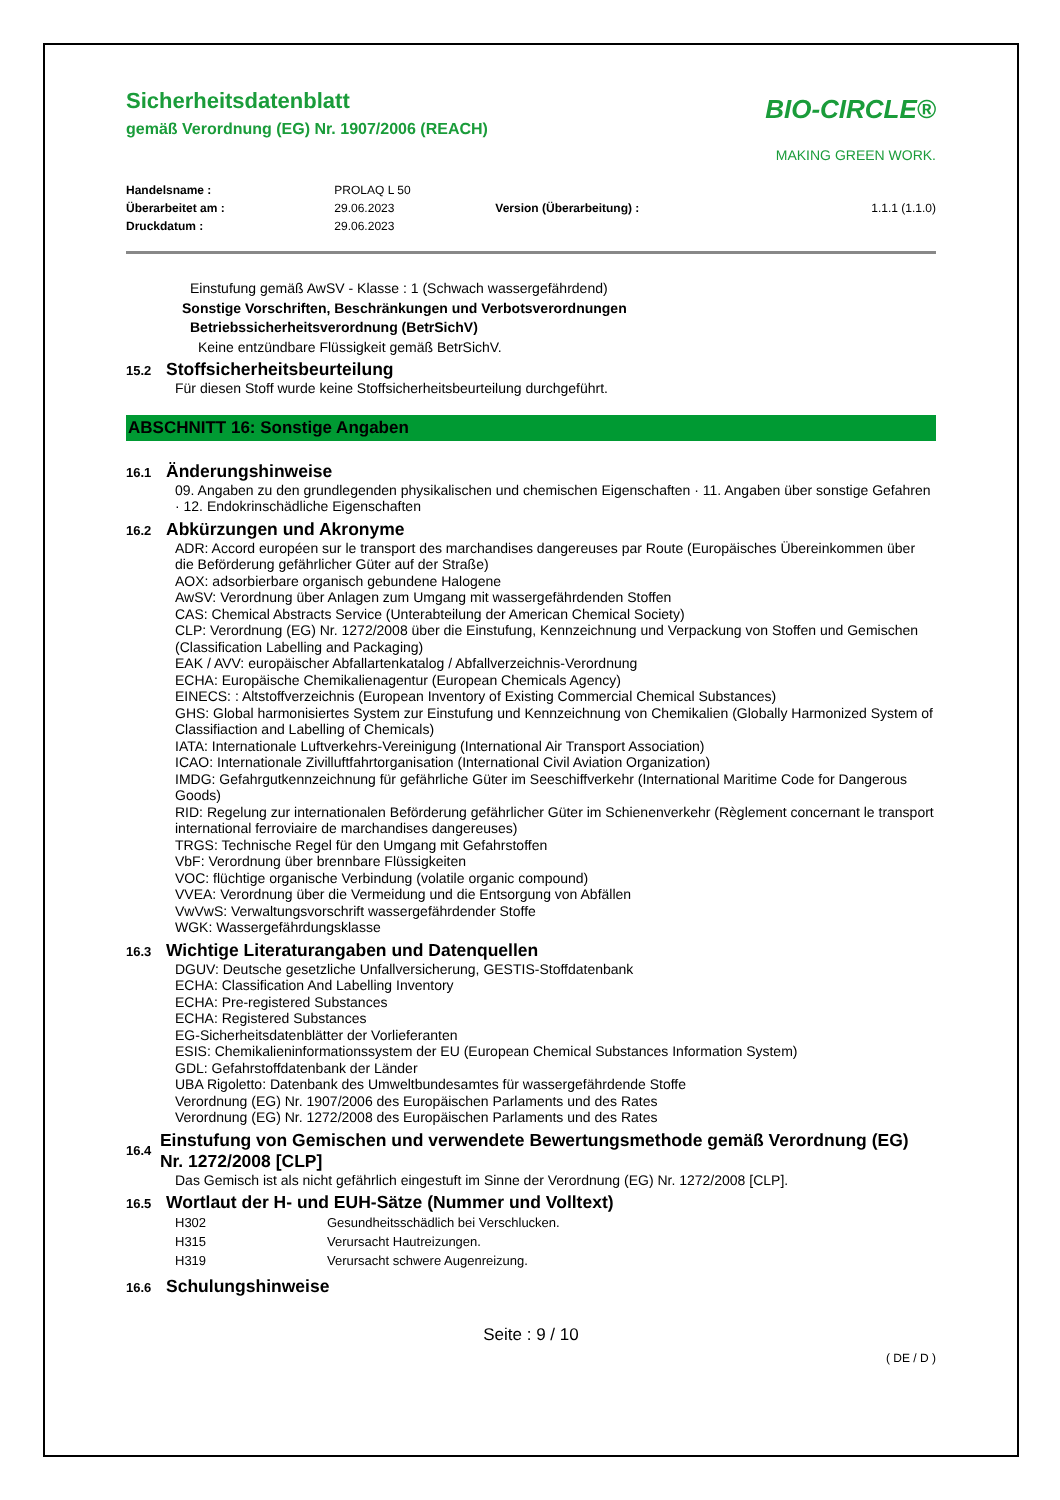Sicherheitsdatenblatt
gemäß Verordnung (EG) Nr. 1907/2006 (REACH)
BIO-CIRCLE®
MAKING GREEN WORK.
| Handelsname : | PROLAQ L 50 | | |
| Überarbeitet am : | 29.06.2023 | Version (Überarbeitung) : | 1.1.1 (1.1.0) |
| Druckdatum : | 29.06.2023 | | |
Einstufung gemäß AwSV - Klasse : 1 (Schwach wassergefährdend)
Sonstige Vorschriften, Beschränkungen und Verbotsverordnungen
Betriebssicherheitsverordnung (BetrSichV)
Keine entzündbare Flüssigkeit gemäß BetrSichV.
15.2 Stoffsicherheitsbeurteilung
Für diesen Stoff wurde keine Stoffsicherheitsbeurteilung durchgeführt.
ABSCHNITT 16: Sonstige Angaben
16.1 Änderungshinweise
09. Angaben zu den grundlegenden physikalischen und chemischen Eigenschaften · 11. Angaben über sonstige Gefahren · 12. Endokrinschädliche Eigenschaften
16.2 Abkürzungen und Akronyme
ADR: Accord européen sur le transport des marchandises dangereuses par Route (Europäisches Übereinkommen über die Beförderung gefährlicher Güter auf der Straße)
AOX: adsorbierbare organisch gebundene Halogene
AwSV: Verordnung über Anlagen zum Umgang mit wassergefährdenden Stoffen
CAS: Chemical Abstracts Service (Unterabteilung der American Chemical Society)
CLP: Verordnung (EG) Nr. 1272/2008 über die Einstufung, Kennzeichnung und Verpackung von Stoffen und Gemischen (Classification Labelling and Packaging)
EAK / AVV: europäischer Abfallartenkatalog / Abfallverzeichnis-Verordnung
ECHA: Europäische Chemikalienagentur (European Chemicals Agency)
EINECS: : Altstoffverzeichnis (European Inventory of Existing Commercial Chemical Substances)
GHS: Global harmonisiertes System zur Einstufung und Kennzeichnung von Chemikalien (Globally Harmonized System of Classifiaction and Labelling of Chemicals)
IATA: Internationale Luftverkehrs-Vereinigung (International Air Transport Association)
ICAO: Internationale Zivilluftfahrtorganisation (International Civil Aviation Organization)
IMDG: Gefahrgutkennzeichnung für gefährliche Güter im Seeschiffverkehr (International Maritime Code for Dangerous Goods)
RID: Regelung zur internationalen Beförderung gefährlicher Güter im Schienenverkehr (Règlement concernant le transport international ferroviaire de marchandises dangereuses)
TRGS: Technische Regel für den Umgang mit Gefahrstoffen
VbF: Verordnung über brennbare Flüssigkeiten
VOC: flüchtige organische Verbindung (volatile organic compound)
VVEA: Verordnung über die Vermeidung und die Entsorgung von Abfällen
VwVwS: Verwaltungsvorschrift wassergefährdender Stoffe
WGK: Wassergefährdungsklasse
16.3 Wichtige Literaturangaben und Datenquellen
DGUV: Deutsche gesetzliche Unfallversicherung, GESTIS-Stoffdatenbank
ECHA: Classification And Labelling Inventory
ECHA: Pre-registered Substances
ECHA: Registered Substances
EG-Sicherheitsdatenblätter der Vorlieferanten
ESIS: Chemikalieninformationssystem der EU (European Chemical Substances Information System)
GDL: Gefahrstoffdatenbank der Länder
UBA Rigoletto: Datenbank des Umweltbundesamtes für wassergefährdende Stoffe
Verordnung (EG) Nr. 1907/2006 des Europäischen Parlaments und des Rates
Verordnung (EG) Nr. 1272/2008 des Europäischen Parlaments und des Rates
16.4 Einstufung von Gemischen und verwendete Bewertungsmethode gemäß Verordnung (EG) Nr. 1272/2008 [CLP]
Das Gemisch ist als nicht gefährlich eingestuft im Sinne der Verordnung (EG) Nr. 1272/2008 [CLP].
16.5 Wortlaut der H- und EUH-Sätze (Nummer und Volltext)
| H302 | Gesundheitsschädlich bei Verschlucken. |
| H315 | Verursacht Hautreizungen. |
| H319 | Verursacht schwere Augenreizung. |
16.6 Schulungshinweise
Seite : 9 / 10
( DE / D )